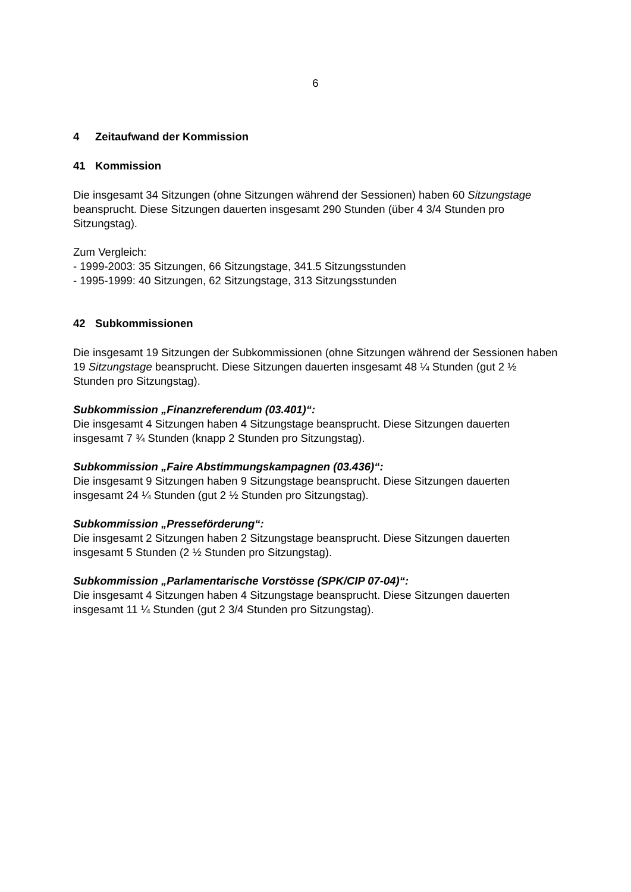6
4 Zeitaufwand der Kommission
41 Kommission
Die insgesamt 34 Sitzungen (ohne Sitzungen während der Sessionen) haben 60 Sitzungstage beansprucht. Diese Sitzungen dauerten insgesamt 290 Stunden (über 4 3/4 Stunden pro Sitzungstag).
Zum Vergleich:
- 1999-2003: 35 Sitzungen, 66 Sitzungstage, 341.5 Sitzungsstunden
- 1995-1999: 40 Sitzungen, 62 Sitzungstage, 313 Sitzungsstunden
42 Subkommissionen
Die insgesamt 19 Sitzungen der Subkommissionen (ohne Sitzungen während der Sessionen haben 19 Sitzungstage beansprucht. Diese Sitzungen dauerten insgesamt 48 ¼ Stunden (gut 2 ½ Stunden pro Sitzungstag).
Subkommission „Finanzreferendum (03.401)“:
Die insgesamt 4 Sitzungen haben 4 Sitzungstage beansprucht. Diese Sitzungen dauerten insgesamt 7 ¾ Stunden (knapp 2 Stunden pro Sitzungstag).
Subkommission „Faire Abstimmungskampagnen (03.436)“:
Die insgesamt 9 Sitzungen haben 9 Sitzungstage beansprucht. Diese Sitzungen dauerten insgesamt 24 ¼ Stunden (gut 2 ½ Stunden pro Sitzungstag).
Subkommission „Presseförderung“:
Die insgesamt 2 Sitzungen haben 2 Sitzungstage beansprucht. Diese Sitzungen dauerten insgesamt 5 Stunden (2 ½ Stunden pro Sitzungstag).
Subkommission „Parlamentarische Vorstösse (SPK/CIP 07-04)“:
Die insgesamt 4 Sitzungen haben 4 Sitzungstage beansprucht. Diese Sitzungen dauerten insgesamt 11 ¼ Stunden (gut 2 3/4 Stunden pro Sitzungstag).